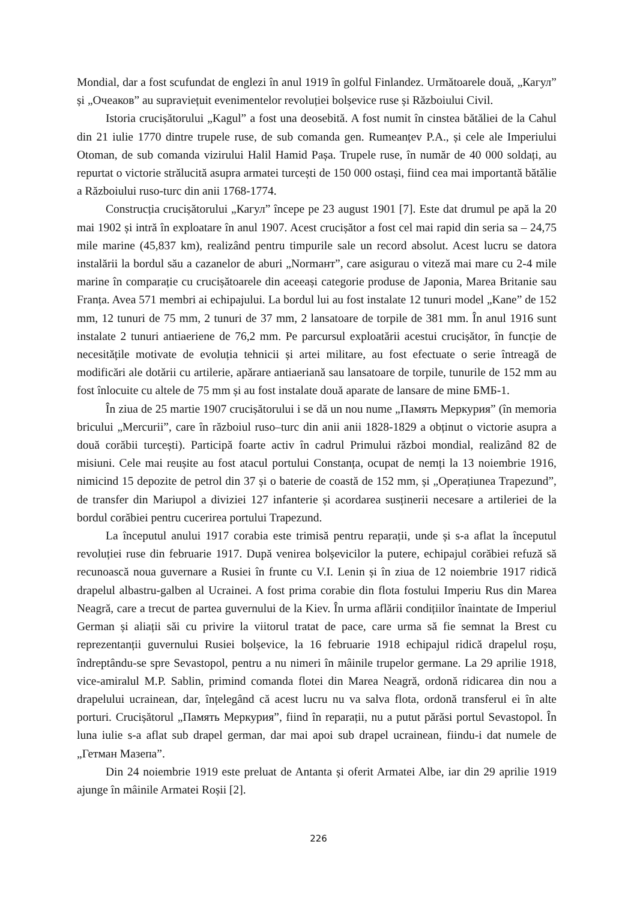Mondial, dar a fost scufundat de englezi în anul 1919 în golful Finlandez. Următoarele două, „Кагул” și „Очеаков” au supraviețuit evenimentelor revoluției bolșevice ruse și Războiului Civil.
Istoria crucișătorului „Kagul” a fost una deosebită. A fost numit în cinstea bătăliei de la Cahul din 21 iulie 1770 dintre trupele ruse, de sub comanda gen. Rumeanțev P.A., și cele ale Imperiului Otoman, de sub comanda vizirului Halil Hamid Pașa. Trupele ruse, în număr de 40 000 soldați, au repurtat o victorie strălucită asupra armatei turcești de 150 000 ostași, fiind cea mai importantă bătălie a Războiului ruso-turc din anii 1768-1774.
Construcția crucișătorului „Кагул” începe pe 23 august 1901 [7]. Este dat drumul pe apă la 20 mai 1902 și intră în exploatare în anul 1907. Acest crucișător a fost cel mai rapid din seria sa – 24,75 mile marine (45,837 km), realizând pentru timpurile sale un record absolut. Acest lucru se datora instalării la bordul său a cazanelor de aburi „Normaнт”, care asigurau o viteză mai mare cu 2-4 mile marine în comparație cu crucișătoarele din aceeași categorie produse de Japonia, Marea Britanie sau Franța. Avea 571 membri ai echipajului. La bordul lui au fost instalate 12 tunuri model „Kane” de 152 mm, 12 tunuri de 75 mm, 2 tunuri de 37 mm, 2 lansatoare de torpile de 381 mm. În anul 1916 sunt instalate 2 tunuri antiaeriene de 76,2 mm. Pe parcursul exploatării acestui crucișător, în funcție de necesitățile motivate de evoluția tehnicii și artei militare, au fost efectuate o serie întreagă de modificări ale dotării cu artilerie, apărare antiaeriană sau lansatoare de torpile, tunurile de 152 mm au fost înlocuite cu altele de 75 mm și au fost instalate două aparate de lansare de mine БМБ-1.
În ziua de 25 martie 1907 crucișătorului i se dă un nou nume „Память Меркурия” (în memoria bricului „Mercurii”, care în războiul ruso–turc din anii anii 1828-1829 a obținut o victorie asupra a două corăbii turcești). Participă foarte activ în cadrul Primului război mondial, realizând 82 de misiuni. Cele mai reușite au fost atacul portului Constanța, ocupat de nemți la 13 noiembrie 1916, nimicind 15 depozite de petrol din 37 și o baterie de coastă de 152 mm, și „Operațiunea Trapezund”, de transfer din Mariupol a diviziei 127 infanterie și acordarea susținerii necesare a artileriei de la bordul corăbiei pentru cucerirea portului Trapezund.
La începutul anului 1917 corabia este trimisă pentru reparații, unde și s-a aflat la începutul revoluției ruse din februarie 1917. După venirea bolșevicilor la putere, echipajul corăbiei refuză să recunoască noua guvernare a Rusiei în frunte cu V.I. Lenin și în ziua de 12 noiembrie 1917 ridică drapelul albastru-galben al Ucrainei. A fost prima corabie din flota fostului Imperiu Rus din Marea Neagră, care a trecut de partea guvernului de la Kiev. În urma aflării condițiilor înaintate de Imperiul German și aliații săi cu privire la viitorul tratat de pace, care urma să fie semnat la Brest cu reprezentanții guvernului Rusiei bolșevice, la 16 februarie 1918 echipajul ridică drapelul roșu, îndreptându-se spre Sevastopol, pentru a nu nimeri în mâinile trupelor germane. La 29 aprilie 1918, vice-amiralul M.P. Sablin, primind comanda flotei din Marea Neagră, ordonă ridicarea din nou a drapelului ucrainean, dar, înțelegând că acest lucru nu va salva flota, ordonă transferul ei în alte porturi. Crucișătorul „Память Меркурия”, fiind în reparații, nu a putut părăsi portul Sevastopol. În luna iulie s-a aflat sub drapel german, dar mai apoi sub drapel ucrainean, fiindu-i dat numele de „Гетман Мазепа”.
Din 24 noiembrie 1919 este preluat de Antanta și oferit Armatei Albe, iar din 29 aprilie 1919 ajunge în mâinile Armatei Roșii [2].
226